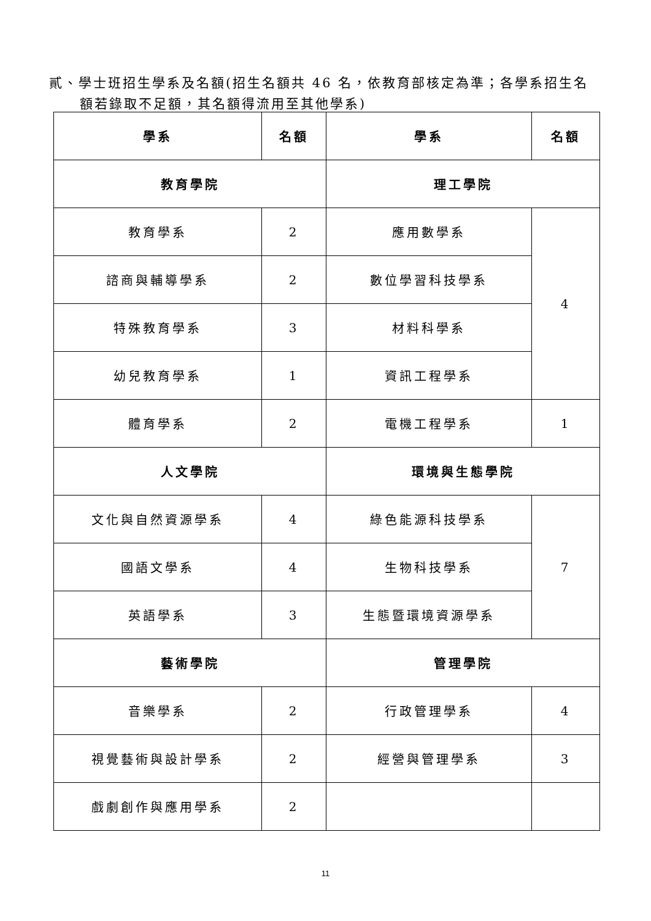貳、學士班招生學系及名額(招生名額共 46 名，依教育部核定為準；各學系招生名
額若錄取不足額，其名額得流用至其他學系)
| 學系 | 名額 | 學系 | 名額 |
| --- | --- | --- | --- |
| 教育學院 | | 理工學院 | |
| 教育學系 | 2 | 應用數學系 | 4 |
| 諮商與輔導學系 | 2 | 數位學習科技學系 | |
| 特殊教育學系 | 3 | 材料科學系 | |
| 幼兒教育學系 | 1 | 資訊工程學系 | |
| 體育學系 | 2 | 電機工程學系 | 1 |
| 人文學院 | | 環境與生態學院 | |
| 文化與自然資源學系 | 4 | 綠色能源科技學系 | 7 |
| 國語文學系 | 4 | 生物科技學系 | |
| 英語學系 | 3 | 生態暨環境資源學系 | |
| 藝術學院 | | 管理學院 | |
| 音樂學系 | 2 | 行政管理學系 | 4 |
| 視覺藝術與設計學系 | 2 | 經營與管理學系 | 3 |
| 戲劇創作與應用學系 | 2 | | |
11